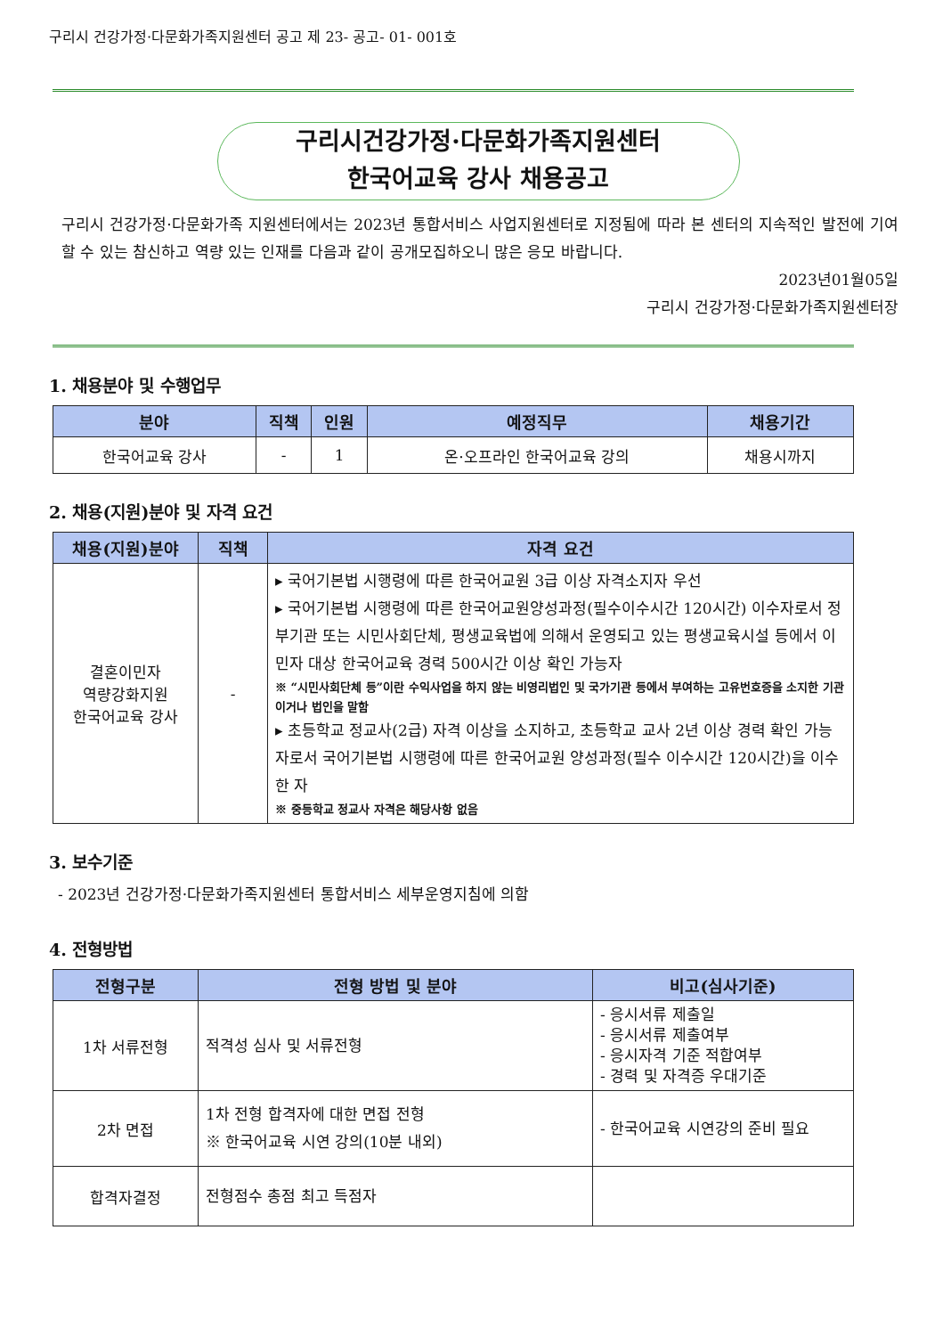구리시 건강가정·다문화가족지원센터 공고 제 23- 공고- 01- 001호
구리시건강가정·다문화가족지원센터
한국어교육 강사 채용공고
구리시 건강가정·다문화가족 지원센터에서는 2023년 통합서비스 사업지원센터로 지정됨에 따라 본 센터의 지속적인 발전에 기여할 수 있는 참신하고 역량 있는 인재를 다음과 같이 공개모집하오니 많은 응모 바랍니다.
2023년01월05일
구리시 건강가정·다문화가족지원센터장
1. 채용분야 및 수행업무
| 분야 | 직책 | 인원 | 예정직무 | 채용기간 |
| --- | --- | --- | --- | --- |
| 한국어교육 강사 | - | 1 | 온·오프라인 한국어교육 강의 | 채용시까지 |
2. 채용(지원)분야 및 자격 요건
| 채용(지원)분야 | 직책 | 자격 요건 |
| --- | --- | --- |
| 결혼이민자 역량강화지원 한국어교육 강사 | - | ▸ 국어기본법 시행령에 따른 한국어교원 3급 이상 자격소지자 우선 ▸ 국어기본법 시행령에 따른 한국어교원양성과정(필수이수시간 120시간) 이수자로서 정부기관 또는 시민사회단체, 평생교육법에 의해서 운영되고 있는 평생교육시설 등에서 이민자 대상 한국어교육 경력 500시간 이상 확인 가능자 ※ “시민사회단체 등”이란 수익사업을 하지 않는 비영리법인 및 국가기관 등에서 부여하는 고유번호증을 소지한 기관이거나 법인을 말함 ▸ 초등학교 정교사(2급) 자격 이상을 소지하고, 초등학교 교사 2년 이상 경력 확인 가능자로서 국어기본법 시행령에 따른 한국어교원 양성과정(필수 이수시간 120시간)을 이수한 자 ※ 중등학교 정교사 자격은 해당사항 없음 |
3. 보수기준
- 2023년 건강가정·다문화가족지원센터 통합서비스 세부운영지침에 의함
4. 전형방법
| 전형구분 | 전형 방법 및 분야 | 비고(심사기준) |
| --- | --- | --- |
| 1차 서류전형 | 적격성 심사 및 서류전형 | - 응시서류 제출일 - 응시서류 제출여부 - 응시자격 기준 적합여부 - 경력 및 자격증 우대기준 |
| 2차 면접 | 1차 전형 합격자에 대한 면접 전형 ※ 한국어교육 시연 강의(10분 내외) | - 한국어교육 시연강의 준비 필요 |
| 합격자결정 | 전형점수 총점 최고 득점자 | |